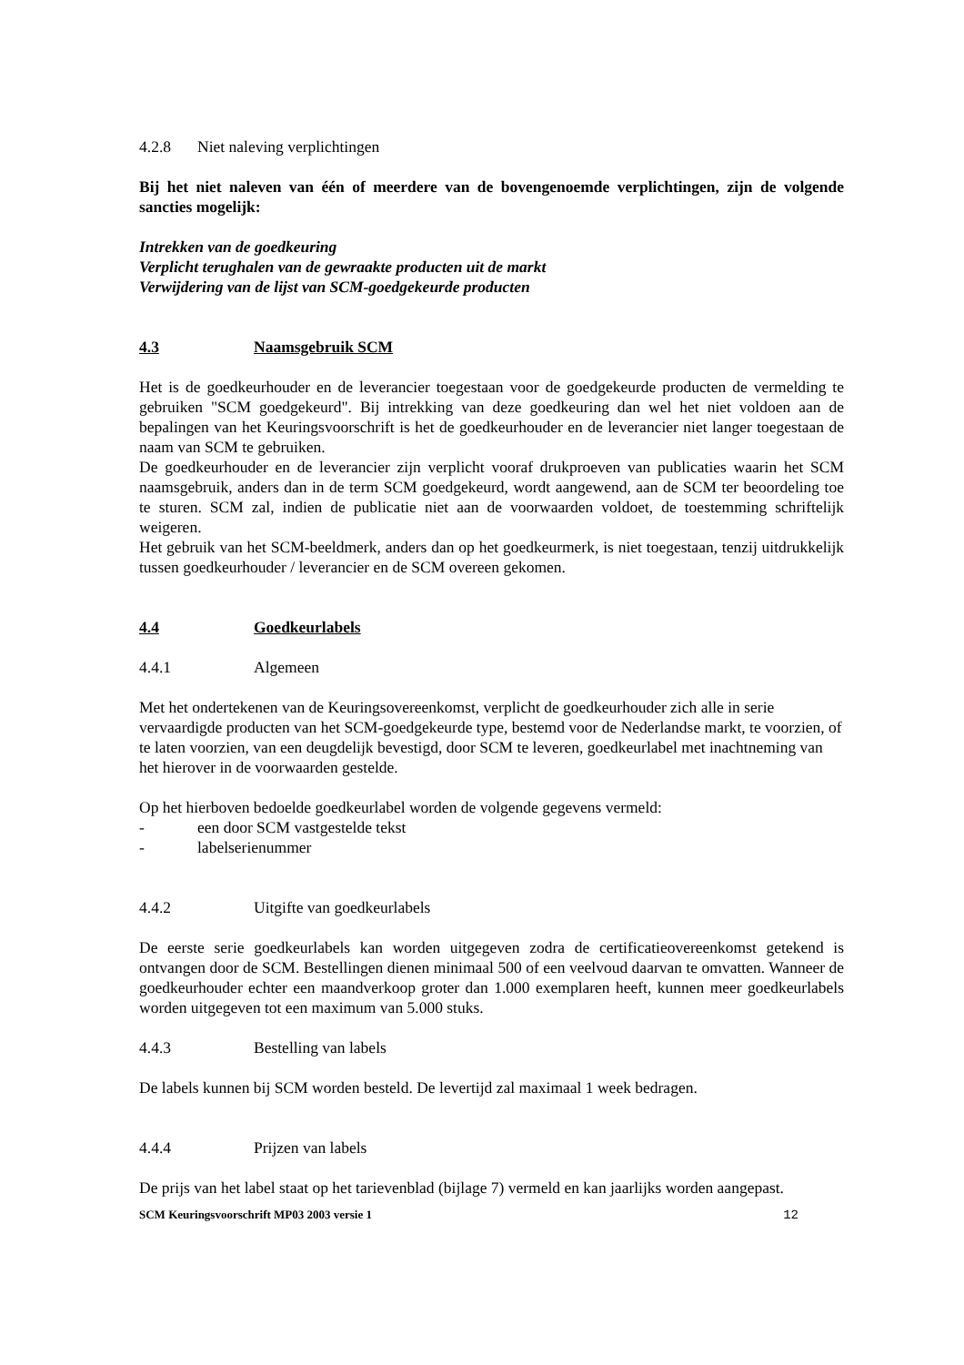4.2.8 Niet naleving verplichtingen
Bij het niet naleven van één of meerdere van de bovengenoemde verplichtingen, zijn de volgende sancties mogelijk:
Intrekken van de goedkeuring
Verplicht terughalen van de gewraakte producten uit de markt
Verwijdering van de lijst van SCM-goedgekeurde producten
4.3 Naamsgebruik SCM
Het is de goedkeurhouder en de leverancier toegestaan voor de goedgekeurde producten de vermelding te gebruiken "SCM goedgekeurd". Bij intrekking van deze goedkeuring dan wel het niet voldoen aan de bepalingen van het Keuringsvoorschrift is het de goedkeurhouder en de leverancier niet langer toegestaan de naam van SCM te gebruiken.
De goedkeurhouder en de leverancier zijn verplicht vooraf drukproeven van publicaties waarin het SCM naamsgebruik, anders dan in de term SCM goedgekeurd, wordt aangewend, aan de SCM ter beoordeling toe te sturen. SCM zal, indien de publicatie niet aan de voorwaarden voldoet, de toestemming schriftelijk weigeren.
Het gebruik van het SCM-beeldmerk, anders dan op het goedkeurmerk, is niet toegestaan, tenzij uitdrukkelijk tussen goedkeurhouder / leverancier en de SCM overeen gekomen.
4.4 Goedkeurlabels
4.4.1 Algemeen
Met het ondertekenen van de Keuringsovereenkomst, verplicht de goedkeurhouder zich alle in serie vervaardigde producten van het SCM-goedgekeurde type, bestemd voor de Nederlandse markt, te voorzien, of te laten voorzien, van een deugdelijk bevestigd, door SCM te leveren, goedkeurlabel met inachtneming van het hierover in de voorwaarden gestelde.
Op het hierboven bedoelde goedkeurlabel worden de volgende gegevens vermeld:
- een door SCM vastgestelde tekst
- labelserienummer
4.4.2 Uitgifte van goedkeurlabels
De eerste serie goedkeurlabels kan worden uitgegeven zodra de certificatieovereenkomst getekend is ontvangen door de SCM. Bestellingen dienen minimaal 500 of een veelvoud daarvan te omvatten. Wanneer de goedkeurhouder echter een maandverkoop groter dan 1.000 exemplaren heeft, kunnen meer goedkeurlabels worden uitgegeven tot een maximum van 5.000 stuks.
4.4.3 Bestelling van labels
De labels kunnen bij SCM worden besteld. De levertijd zal maximaal 1 week bedragen.
4.4.4 Prijzen van labels
De prijs van het label staat op het tarievenblad (bijlage 7) vermeld en kan jaarlijks worden aangepast.
SCM Keuringsvoorschrift MP03 2003 versie 1 12